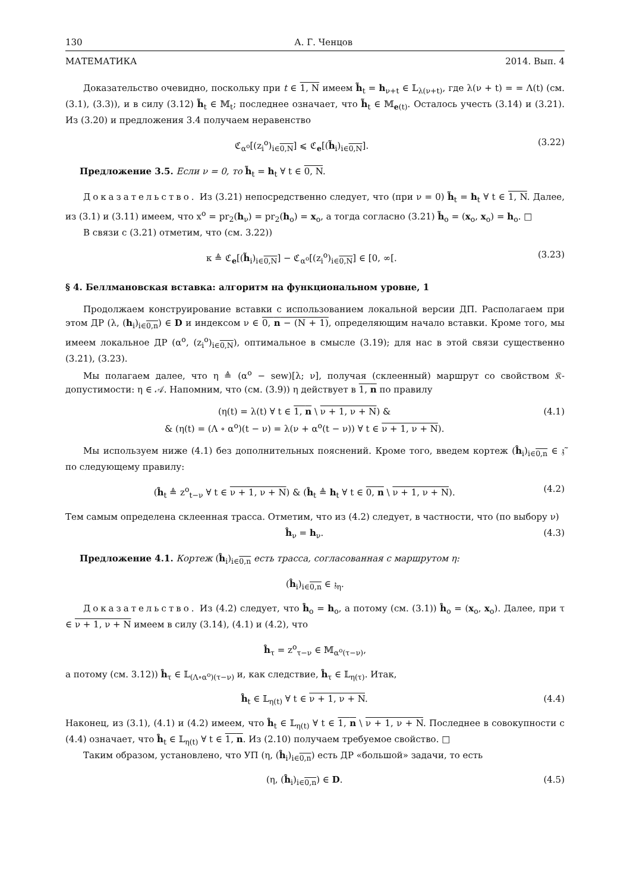130 А. Г. Ченцов
МАТЕМАТИКА 2014. Вып. 4
Доказательство очевидно, поскольку при t ∈ 1, N имеем h̃<sub>t</sub> = h<sub>ν+t</sub> ∈ 𝕃<sub>λ(ν+t)</sub>, где λ(ν + t) = = Λ(t) (см. (3.1), (3.3)), и в силу (3.12) h̃<sub>t</sub> ∈ 𝕄<sub>t</sub>; последнее означает, что h̃<sub>t</sub> ∈ 𝕄<sub>e(t)</sub>. Осталось учесть (3.14) и (3.21). Из (3.20) и предложения 3.4 получаем неравенство
ℭ<sub>α<sup>o</sup></sub>[(z<sub>i</sub><sup>o</sup>)<sub>i∈0,N</sub>] ⩽ ℭ<sub>e</sub>[(h̃<sub>i</sub>)<sub>i∈0,N</sub>]. (3.22)
Предложение 3.5. Если ν = 0, то h̃<sub>t</sub> = h<sub>t</sub> ∀ t ∈ 0, N.
Доказательство. Из (3.21) непосредственно следует, что (при ν = 0) h̃<sub>t</sub> = h<sub>t</sub> ∀ t ∈ 1, N. Далее, из (3.1) и (3.11) имеем, что x<sup>o</sup> = pr<sub>2</sub>(h<sub>ν</sub>) = pr<sub>2</sub>(h<sub>o</sub>) = x<sub>o</sub>, а тогда согласно (3.21) h̃<sub>o</sub> = (x<sub>o</sub>, x<sub>o</sub>) = h<sub>o</sub>. □
В связи с (3.21) отметим, что (см. 3.22))
κ ≜ ℭ<sub>e</sub>[(h̃<sub>i</sub>)<sub>i∈0,N</sub>] − ℭ<sub>α<sup>o</sup></sub>[(z<sub>i</sub><sup>o</sup>)<sub>i∈0,N</sub>] ∈ [0, ∞[. (3.23)
§ 4. Беллмановская вставка: алгоритм на функциональном уровне, 1
Продолжаем конструирование вставки с использованием локальной версии ДП. Располагаем при этом ДР (λ, (h<sub>i</sub>)<sub>i∈0,n</sub>) ∈ D и индексом ν ∈ 0, n − (N + 1), определяющим начало вставки. Кроме того, мы имеем локальное ДР (α<sup>o</sup>, (z<sub>i</sub><sup>o</sup>)<sub>i∈0,N</sub>), оптимальное в смысле (3.19); для нас в этой связи существенно (3.21), (3.23).
Мы полагаем далее, что η ≜ (α<sup>o</sup> − sew)[λ; ν], получая (склеенный) маршрут со свойством 𝔎-допустимости: η ∈ 𝒜. Напомним, что (см. (3.9)) η действует в 1, n по правилу
(η(t) = λ(t) ∀ t ∈ 1, n \ ν + 1, ν + N) &
& (η(t) = (Λ ∘ α<sup>o</sup>)(t − ν) = λ(ν + α<sup>o</sup>(t − ν)) ∀ t ∈ ν + 1, ν + N). (4.1)
Мы используем ниже (4.1) без дополнительных пояснений. Кроме того, введем кортеж (ĥ<sub>i</sub>)<sub>i∈0,n</sub> ∈ 𝔷̃ по следующему правилу:
(ĥ<sub>t</sub> ≜ z<sup>o</sup><sub>t−ν</sub> ∀ t ∈ ν + 1, ν + N) & (ĥ<sub>t</sub> ≜ h<sub>t</sub> ∀ t ∈ 0, n \ ν + 1, ν + N). (4.2)
Тем самым определена склеенная трасса. Отметим, что из (4.2) следует, в частности, что (по выбору ν)
ĥ<sub>ν</sub> = h<sub>ν</sub>. (4.3)
Предложение 4.1. Кортеж (ĥ<sub>i</sub>)<sub>i∈0,n</sub> есть трасса, согласованная с маршрутом η:
(ĥ<sub>i</sub>)<sub>i∈0,n</sub> ∈ 𝔷<sub>η</sub>.
Доказательство. Из (4.2) следует, что ĥ<sub>o</sub> = h<sub>o</sub>, а потому (см. (3.1)) ĥ<sub>o</sub> = (x<sub>o</sub>, x<sub>o</sub>). Далее, при τ ∈ ν + 1, ν + N имеем в силу (3.14), (4.1) и (4.2), что
ĥ<sub>τ</sub> = z<sup>o</sup><sub>τ−ν</sub> ∈ 𝕄<sub>α<sup>o</sup>(τ−ν)</sub>,
а потому (см. 3.12)) ĥ<sub>τ</sub> ∈ 𝕃<sub>(Λ∘α<sup>o</sup>)(τ−ν)</sub> и, как следствие, ĥ<sub>τ</sub> ∈ 𝕃<sub>η(τ)</sub>. Итак,
ĥ<sub>t</sub> ∈ 𝕃<sub>η(t)</sub> ∀ t ∈ ν + 1, ν + N. (4.4)
Наконец, из (3.1), (4.1) и (4.2) имеем, что ĥ<sub>t</sub> ∈ 𝕃<sub>η(t)</sub> ∀ t ∈ 1, n \ ν + 1, ν + N. Последнее в совокупности с (4.4) означает, что ĥ<sub>t</sub> ∈ 𝕃<sub>η(t)</sub> ∀ t ∈ 1, n. Из (2.10) получаем требуемое свойство. □
Таким образом, установлено, что УП (η, (ĥ<sub>i</sub>)<sub>i∈0,n</sub>) есть ДР «большой» задачи, то есть
(η, (ĥ<sub>i</sub>)<sub>i∈0,n</sub>) ∈ D. (4.5)